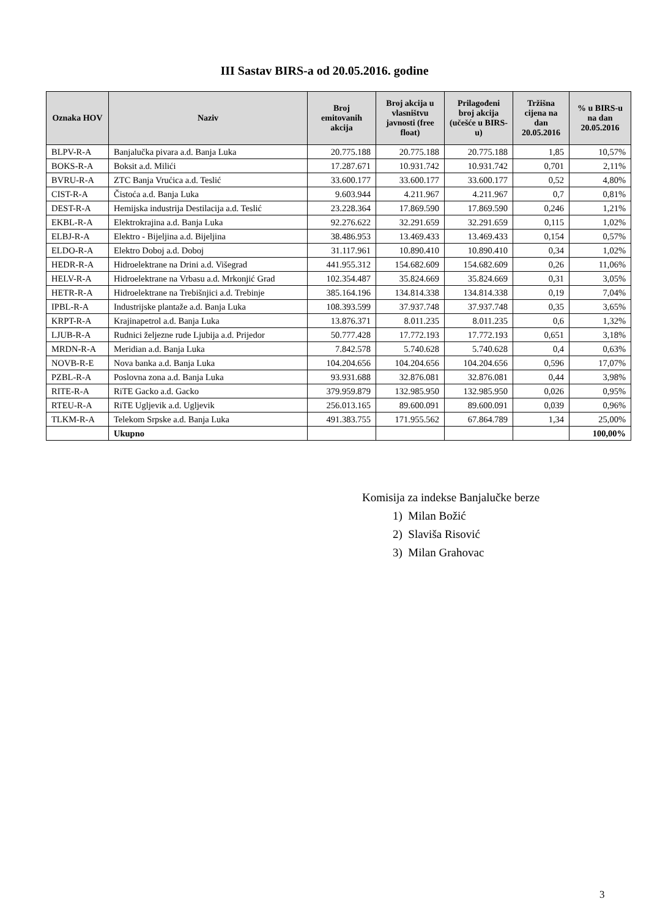III Sastav BIRS-a od 20.05.2016. godine
| Oznaka HOV | Naziv | Broj emitovanih akcija | Broj akcija u vlasništvu javnosti (free float) | Prilagođeni broj akcija (učešće u BIRS-u) | Tržišna cijena na dan 20.05.2016 | % u BIRS-u na dan 20.05.2016 |
| --- | --- | --- | --- | --- | --- | --- |
| BLPV-R-A | Banjalučka pivara a.d. Banja Luka | 20.775.188 | 20.775.188 | 20.775.188 | 1,85 | 10,57% |
| BOKS-R-A | Boksit a.d. Milići | 17.287.671 | 10.931.742 | 10.931.742 | 0,701 | 2,11% |
| BVRU-R-A | ZTC Banja Vrućica a.d. Teslić | 33.600.177 | 33.600.177 | 33.600.177 | 0,52 | 4,80% |
| CIST-R-A | Čistoća a.d. Banja Luka | 9.603.944 | 4.211.967 | 4.211.967 | 0,7 | 0,81% |
| DEST-R-A | Hemijska industrija Destilacija a.d. Teslić | 23.228.364 | 17.869.590 | 17.869.590 | 0,246 | 1,21% |
| EKBL-R-A | Elektrokrajina a.d. Banja Luka | 92.276.622 | 32.291.659 | 32.291.659 | 0,115 | 1,02% |
| ELBJ-R-A | Elektro - Bijeljina a.d. Bijeljina | 38.486.953 | 13.469.433 | 13.469.433 | 0,154 | 0,57% |
| ELDO-R-A | Elektro Doboj a.d. Doboj | 31.117.961 | 10.890.410 | 10.890.410 | 0,34 | 1,02% |
| HEDR-R-A | Hidroelektrane na Drini a.d. Višegrad | 441.955.312 | 154.682.609 | 154.682.609 | 0,26 | 11,06% |
| HELV-R-A | Hidroelektrane na Vrbasu a.d. Mrkonjić Grad | 102.354.487 | 35.824.669 | 35.824.669 | 0,31 | 3,05% |
| HETR-R-A | Hidroelektrane na Trebišnjici a.d. Trebinje | 385.164.196 | 134.814.338 | 134.814.338 | 0,19 | 7,04% |
| IPBL-R-A | Industrijske plantaže a.d. Banja Luka | 108.393.599 | 37.937.748 | 37.937.748 | 0,35 | 3,65% |
| KRPT-R-A | Krajinapetrol a.d. Banja Luka | 13.876.371 | 8.011.235 | 8.011.235 | 0,6 | 1,32% |
| LJUB-R-A | Rudnici željezne rude Ljubija a.d. Prijedor | 50.777.428 | 17.772.193 | 17.772.193 | 0,651 | 3,18% |
| MRDN-R-A | Meridian a.d. Banja Luka | 7.842.578 | 5.740.628 | 5.740.628 | 0,4 | 0,63% |
| NOVB-R-E | Nova banka a.d. Banja Luka | 104.204.656 | 104.204.656 | 104.204.656 | 0,596 | 17,07% |
| PZBL-R-A | Poslovna zona a.d. Banja Luka | 93.931.688 | 32.876.081 | 32.876.081 | 0,44 | 3,98% |
| RITE-R-A | RiTE Gacko a.d. Gacko | 379.959.879 | 132.985.950 | 132.985.950 | 0,026 | 0,95% |
| RTEU-R-A | RiTE Ugljevik a.d. Ugljevik | 256.013.165 | 89.600.091 | 89.600.091 | 0,039 | 0,96% |
| TLKM-R-A | Telekom Srpske a.d. Banja Luka | 491.383.755 | 171.955.562 | 67.864.789 | 1,34 | 25,00% |
| | Ukupno | | | | | 100,00% |
Komisija za indekse Banjalučke berze
1) Milan Božić
2) Slaviša Risović
3) Milan Grahovac
3